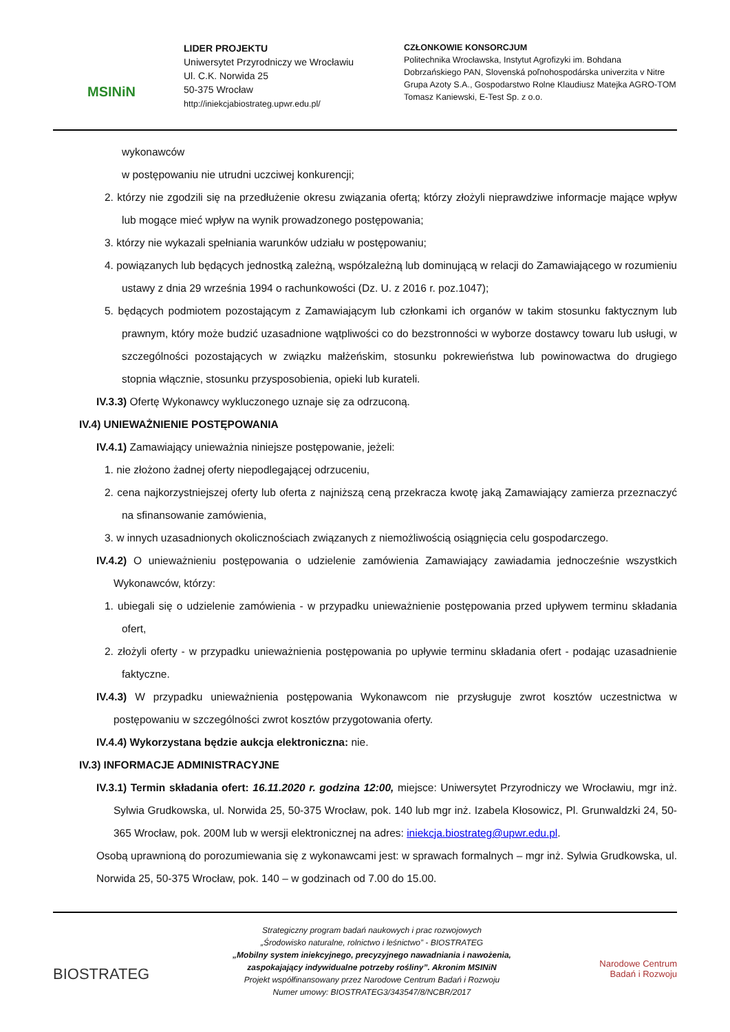MSINiN
LIDER PROJEKTU
Uniwersytet Przyrodniczy we Wrocławiu
Ul. C.K. Norwida 25
50-375 Wrocław
http://iniekcjabiostrateg.upwr.edu.pl/
CZŁONKOWIE KONSORCJUM
Politechnika Wrocławska, Instytut Agrofizyki im. Bohdana Dobrzańskiego PAN, Slovenská poľnohospodárska univerzita v Nitre Grupa Azoty S.A., Gospodarstwo Rolne Klaudiusz Matejka AGRO-TOM Tomasz Kaniewski, E-Test Sp. z o.o.
wykonawców
w postępowaniu nie utrudni uczciwej konkurencji;
2. którzy nie zgodzili się na przedłużenie okresu związania ofertą; którzy złożyli nieprawdziwe informacje mające wpływ lub mogące mieć wpływ na wynik prowadzonego postępowania;
3. którzy nie wykazali spełniania warunków udziału w postępowaniu;
4. powiązanych lub będących jednostką zależną, współzależną lub dominującą w relacji do Zamawiającego w rozumieniu ustawy z dnia 29 września 1994 o rachunkowości (Dz. U. z 2016 r. poz.1047);
5. będących podmiotem pozostającym z Zamawiającym lub członkami ich organów w takim stosunku faktycznym lub prawnym, który może budzić uzasadnione wątpliwości co do bezstronności w wyborze dostawcy towaru lub usługi, w szczególności pozostających w związku małżeńskim, stosunku pokrewieństwa lub powinowactwa do drugiego stopnia włącznie, stosunku przysposobienia, opieki lub kurateli.
IV.3.3) Ofertę Wykonawcy wykluczonego uznaje się za odrzuconą.
IV.4) UNIEWAŻNIENIE POSTĘPOWANIA
IV.4.1) Zamawiający unieważnia niniejsze postępowanie, jeżeli:
1. nie złożono żadnej oferty niepodlegającej odrzuceniu,
2. cena najkorzystniejszej oferty lub oferta z najniższą ceną przekracza kwotę jaką Zamawiający zamierza przeznaczyć na sfinansowanie zamówienia,
3. w innych uzasadnionych okolicznościach związanych z niemożliwością osiągnięcia celu gospodarczego.
IV.4.2) O unieważnieniu postępowania o udzielenie zamówienia Zamawiający zawiadamia jednocześnie wszystkich Wykonawców, którzy:
1. ubiegali się o udzielenie zamówienia - w przypadku unieważnienie postępowania przed upływem terminu składania ofert,
2. złożyli oferty - w przypadku unieważnienia postępowania po upływie terminu składania ofert - podając uzasadnienie faktyczne.
IV.4.3) W przypadku unieważnienia postępowania Wykonawcom nie przysługuje zwrot kosztów uczestnictwa w postępowaniu w szczególności zwrot kosztów przygotowania oferty.
IV.4.4) Wykorzystana będzie aukcja elektroniczna: nie.
IV.3) INFORMACJE ADMINISTRACYJNE
IV.3.1) Termin składania ofert: 16.11.2020 r. godzina 12:00, miejsce: Uniwersytet Przyrodniczy we Wrocławiu, mgr inż. Sylwia Grudkowska, ul. Norwida 25, 50-375 Wrocław, pok. 140 lub mgr inż. Izabela Kłosowicz, Pl. Grunwaldzki 24, 50-365 Wrocław, pok. 200M lub w wersji elektronicznej na adres: iniekcja.biostrateg@upwr.edu.pl.
Osobą uprawnioną do porozumiewania się z wykonawcami jest: w sprawach formalnych – mgr inż. Sylwia Grudkowska, ul. Norwida 25, 50-375 Wrocław, pok. 140 – w godzinach od 7.00 do 15.00.
BIOSTRATEG
Strategiczny program badań naukowych i prac rozwojowych
„Środowisko naturalne, rolnictwo i leśnictwo” - BIOSTRATEG
„Mobilny system iniekcyjnego, precyzyjnego nawadniania i nawożenia, zaspokajający indywidualne potrzeby rośliny”. Akronim MSINiN
Projekt współfinansowany przez Narodowe Centrum Badań i Rozwoju
Numer umowy: BIOSTRATEG3/343547/8/NCBR/2017
Narodowe Centrum
Badań i Rozwoju